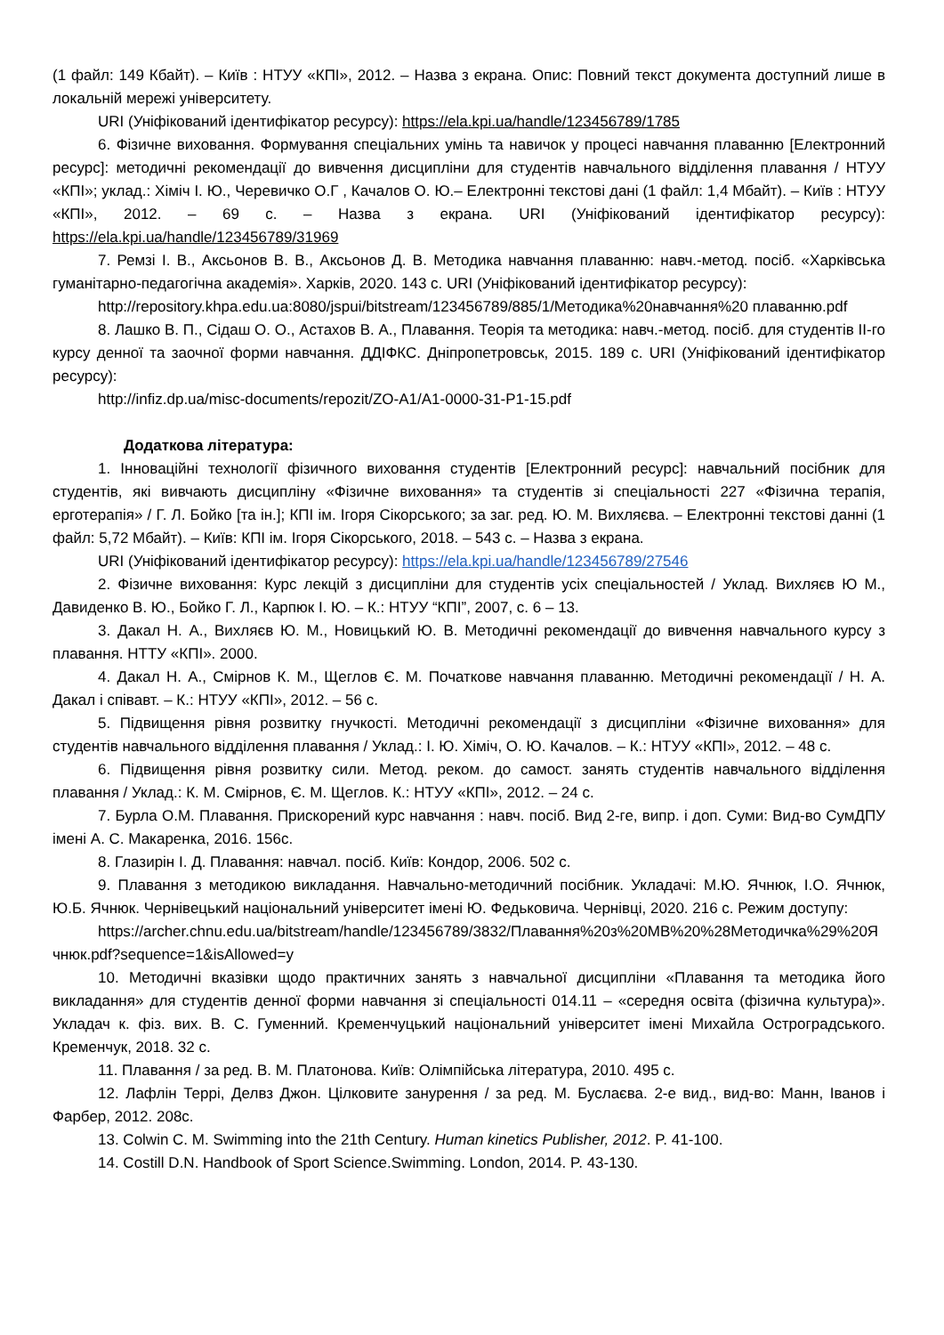(1 файл: 149 Кбайт). – Київ : НТУУ «КПІ», 2012. – Назва з екрана. Опис: Повний текст документа доступний лише в локальній мережі університету.
URI (Уніфікований ідентифікатор ресурсу): https://ela.kpi.ua/handle/123456789/1785
6. Фізичне виховання. Формування спеціальних умінь та навичок у процесі навчання плаванню [Електронний ресурс]: методичні рекомендації до вивчення дисципліни для студентів навчального відділення плавання / НТУУ «КПІ»; уклад.: Хіміч І. Ю., Черевичко О.Г , Качалов О. Ю.– Електронні текстові дані (1 файл: 1,4 Мбайт). – Київ : НТУУ «КПІ», 2012. – 69 с. – Назва з екрана. URI (Уніфікований ідентифікатор ресурсу): https://ela.kpi.ua/handle/123456789/31969
7. Ремзі І. В., Аксьонов В. В., Аксьонов Д. В. Методика навчання плаванню: навч.-метод. посіб. «Харківська гуманітарно-педагогічна академія». Харків, 2020. 143 с. URI (Уніфікований ідентифікатор ресурсу):
http://repository.khpa.edu.ua:8080/jspui/bitstream/123456789/885/1/Методика%20навчання%20 плаванню.pdf
8. Лашко В. П., Сідаш О. О., Астахов В. А., Плавання. Теорія та методика: навч.-метод. посіб. для студентів ІІ-го курсу денної та заочної форми навчання. ДДІФКС. Дніпропетровськ, 2015. 189 с. URI (Уніфікований ідентифікатор ресурсу):
http://infiz.dp.ua/misc-documents/repozit/ZO-A1/A1-0000-31-P1-15.pdf
Додаткова література:
1. Інноваційні технології фізичного виховання студентів [Електронний ресурс]: навчальний посібник для студентів, які вивчають дисципліну «Фізичне виховання» та студентів зі спеціальності 227 «Фізична терапія, ерготерапія» / Г. Л. Бойко [та ін.]; КПІ ім. Ігоря Сікорського; за заг. ред. Ю. М. Вихляєва. – Електронні текстові данні (1 файл: 5,72 Мбайт). – Київ: КПІ ім. Ігоря Сікорського, 2018. – 543 с. – Назва з екрана.
URI (Уніфікований ідентифікатор ресурсу): https://ela.kpi.ua/handle/123456789/27546
2. Фізичне виховання: Курс лекцій з дисципліни для студентів усіх спеціальностей / Уклад. Вихляєв Ю М., Давиденко В. Ю., Бойко Г. Л., Карпюк І. Ю. – К.: НТУУ “КПІ”, 2007, с. 6 – 13.
3. Дакал Н. А., Вихляєв Ю. М., Новицький Ю. В. Методичні рекомендації до вивчення навчального курсу з плавання. НТТУ «КПІ». 2000.
4. Дакал Н. А., Смірнов К. М., Щеглов Є. М. Початкове навчання плаванню. Методичні рекомендації / Н. А. Дакал і співавт. – К.: НТУУ «КПІ», 2012. – 56 с.
5. Підвищення рівня розвитку гнучкості. Методичні рекомендації з дисципліни «Фізичне виховання» для студентів навчального відділення плавання / Уклад.: І. Ю. Хіміч, О. Ю. Качалов. – К.: НТУУ «КПІ», 2012. – 48 с.
6. Підвищення рівня розвитку сили. Метод. реком. до самост. занять студентів навчального відділення плавання / Уклад.: К. М. Смірнов, Є. М. Щеглов. К.: НТУУ «КПІ», 2012. – 24 с.
7. Бурла О.М. Плавання. Прискорений курс навчання : навч. посіб. Вид 2-ге, випр. і доп. Суми: Вид-во СумДПУ імені А. С. Макаренка, 2016. 156с.
8. Глазирін І. Д. Плавання: навчал. посіб. Київ: Кондор, 2006. 502 с.
9. Плавання з методикою викладання. Навчально-методичний посібник. Укладачі: М.Ю. Ячнюк, І.О. Ячнюк, Ю.Б. Ячнюк. Чернівецький національний університет імені Ю. Федьковича. Чернівці, 2020. 216 с. Режим доступу:
https://archer.chnu.edu.ua/bitstream/handle/123456789/3832/Плавання%20з%20МВ%20%28Методичка%29%20Ячнюк.pdf?sequence=1&isAllowed=y
10. Методичні вказівки щодо практичних занять з навчальної дисципліни «Плавання та методика його викладання» для студентів денної форми навчання зі спеціальності 014.11 – «середня освіта (фізична культура)». Укладач к. фіз. вих. В. С. Гуменний. Кременчуцький національний університет імені Михайла Остроградського. Кременчук, 2018. 32 с.
11. Плавання / за ред. В. М. Платонова. Київ: Олімпійська література, 2010. 495 с.
12. Лафлін Террі, Делвз Джон. Цілковите занурення / за ред. М. Буслаєва. 2-е вид., вид-во: Манн, Іванов і Фарбер, 2012. 208с.
13. Colwin C. M. Swimming into the 21th Century. Human kinetics Publisher, 2012. P. 41-100.
14. Costill D.N. Handbook of Sport Science.Swimming. London, 2014. P. 43-130.